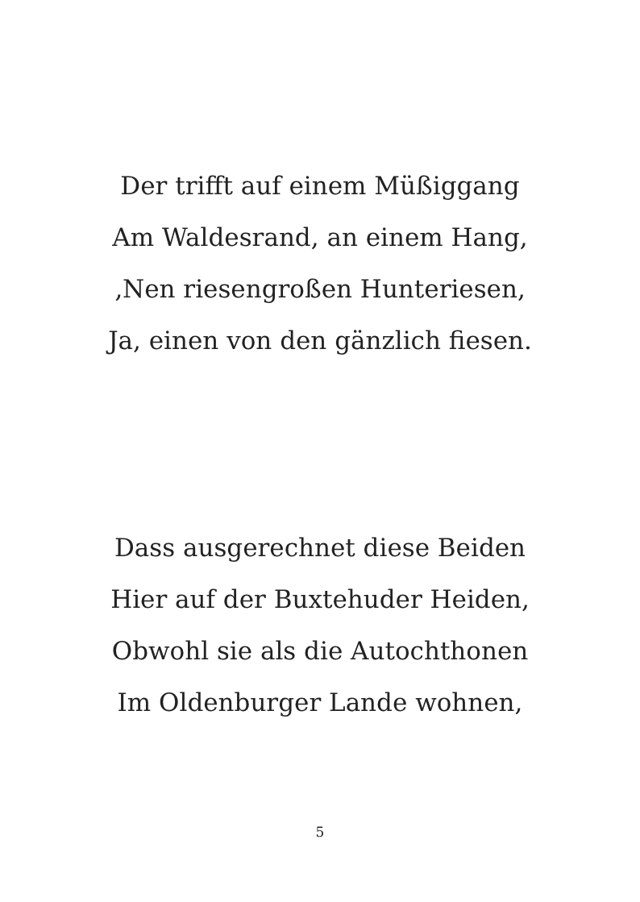Der trifft auf einem Müßiggang
Am Waldesrand, an einem Hang,
‚Nen riesengroßen Hunteriesen,
Ja, einen von den gänzlich fiesen.
Dass ausgerechnet diese Beiden
Hier auf der Buxtehuder Heiden,
Obwohl sie als die Autochthonen
Im Oldenburger Lande wohnen,
5